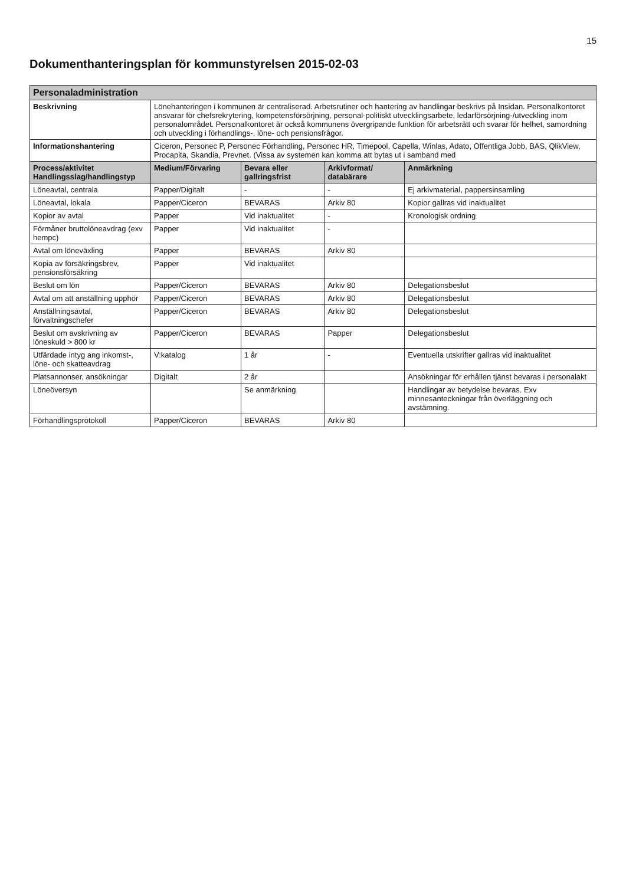15
Dokumenthanteringsplan för kommunstyrelsen 2015-02-03
| Personaladministration | | | | |
| Beskrivning | Lönehanteringen i kommunen är centraliserad. Arbetsrutiner och hantering av handlingar beskrivs på Insidan. Personalkontoret ansvarar för chefsrekrytering, kompetensförsörjning, personal-politiskt utvecklingsarbete, ledarförsörjning-/utveckling inom personalområdet. Personalkontoret är också kommunens övergripande funktion för arbetsrätt och svarar för helhet, samordning och utveckling i förhandlings-. löne- och pensionsfrågor. | | | |
| Informationshantering | Ciceron, Personec P, Personec Förhandling, Personec HR, Timepool, Capella, Winlas, Adato, Offentliga Jobb, BAS, QlikView, Procapita, Skandia, Prevnet. (Vissa av systemen kan komma att bytas ut i samband med | | | |
| Process/aktivitet Handlingsslag/handlingstyp | Medium/Förvaring | Bevara eller gallringsfrist | Arkivformat/ databärare | Anmärkning |
| Löneavtal, centrala | Papper/Digitalt | - | - | Ej arkivmaterial, pappersinsamling |
| Löneavtal, lokala | Papper/Ciceron | BEVARAS | Arkiv 80 | Kopior gallras vid inaktualitet |
| Kopior av avtal | Papper | Vid inaktualitet | - | Kronologisk ordning |
| Förmåner bruttolöneavdrag (exv hempc) | Papper | Vid inaktualitet | - | |
| Avtal om löneväxling | Papper | BEVARAS | Arkiv 80 | |
| Kopia av försäkringsbrev, pensionsförsäkring | Papper | Vid inaktualitet | | |
| Beslut om lön | Papper/Ciceron | BEVARAS | Arkiv 80 | Delegationsbeslut |
| Avtal om att anställning upphör | Papper/Ciceron | BEVARAS | Arkiv 80 | Delegationsbeslut |
| Anställningsavtal, förvaltningschefer | Papper/Ciceron | BEVARAS | Arkiv 80 | Delegationsbeslut |
| Beslut om avskrivning av löneskuld > 800 kr | Papper/Ciceron | BEVARAS | Papper | Delegationsbeslut |
| Utfärdade intyg ang inkomst-, löne- och skatteavdrag | V:katalog | 1 år | - | Eventuella utskrifter gallras vid inaktualitet |
| Platsannonser, ansökningar | Digitalt | 2 år | | Ansökningar för erhållen tjänst bevaras i personalakt |
| Löneöversyn | | Se anmärkning | | Handlingar av betydelse bevaras. Exv minnesanteckningar från överläggning och avstämning. |
| Förhandlingsprotokoll | Papper/Ciceron | BEVARAS | Arkiv 80 | |